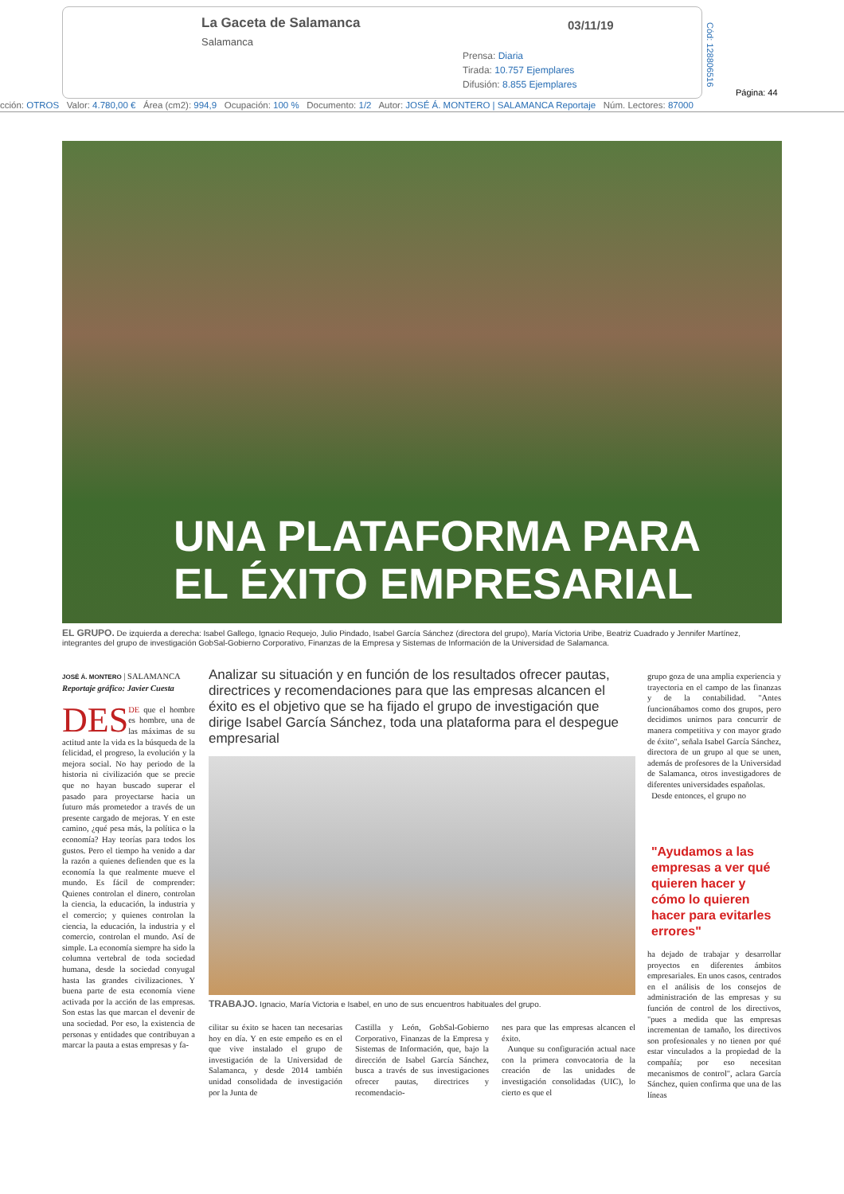La Gaceta de Salamanca
Salamanca
03/11/19
Prensa: Diaria
Tirada: 10.757 Ejemplares
Difusión: 8.855 Ejemplares
Cód: 128806516
Página: 44
cción: OTROS Valor: 4.780,00 € Área (cm2): 994,9 Ocupación: 100 % Documento: 1/2 Autor: JOSÉ Á. MONTERO | SALAMANCA Reportaje Núm. Lectores: 87000
UNA PLATAFORMA PARA
EL ÉXITO EMPRESARIAL
EL GRUPO. De izquierda a derecha: Isabel Gallego, Ignacio Requejo, Julio Pindado, Isabel García Sánchez (directora del grupo), María Victoria Uribe, Beatriz Cuadrado y Jennifer Martínez, integrantes del grupo de investigación GobSal-Gobierno Corporativo, Finanzas de la Empresa y Sistemas de Información de la Universidad de Salamanca.
JOSÉ Á. MONTERO | SALAMANCA
Reportaje gráfico: Javier Cuesta
DES DE que el hombre es hombre, una de las máximas de su actitud ante la vida es la búsqueda de la felicidad, el progreso, la evolución y la mejora social. No hay periodo de la historia ni civilización que se precie que no hayan buscado superar el pasado para proyectarse hacia un futuro más prometedor a través de un presente cargado de mejoras. Y en este camino, ¿qué pesa más, la política o la economía? Hay teorías para todos los gustos. Pero el tiempo ha venido a dar la razón a quienes defienden que es la economía la que realmente mueve el mundo. Es fácil de comprender: Quienes controlan el dinero, controlan la ciencia, la educación, la industria y el comercio; y quienes controlan la ciencia, la educación, la industria y el comercio, controlan el mundo. Así de simple. La economía siempre ha sido la columna vertebral de toda sociedad humana, desde la sociedad conyugal hasta las grandes civilizaciones. Y buena parte de esta economía viene activada por la acción de las empresas. Son estas las que marcan el devenir de una sociedad. Por eso, la existencia de personas y entidades que contribuyan a marcar la pauta a estas empresas y fa-
Analizar su situación y en función de los resultados ofrecer pautas, directrices y recomendaciones para que las empresas alcancen el éxito es el objetivo que se ha fijado el grupo de investigación que dirige Isabel García Sánchez, toda una plataforma para el despegue empresarial
TRABAJO. Ignacio, María Victoria e Isabel, en uno de sus encuentros habituales del grupo.
cilitar su éxito se hacen tan necesarias hoy en día. Y en este empeño es en el que vive instalado el grupo de investigación de la Universidad de Salamanca, y desde 2014 también unidad consolidada de investigación por la Junta de
Castilla y León, GobSal-Gobierno Corporativo, Finanzas de la Empresa y Sistemas de Información, que, bajo la dirección de Isabel García Sánchez, busca a través de sus investigaciones ofrecer pautas, directrices y recomendacio-
nes para que las empresas alcancen el éxito.
Aunque su configuración actual nace con la primera convocatoria de la creación de las unidades de investigación consolidadas (UIC), lo cierto es que el
grupo goza de una amplia experiencia y trayectoria en el campo de las finanzas y de la contabilidad. "Antes funcionábamos como dos grupos, pero decidimos unirnos para concurrir de manera competitiva y con mayor grado de éxito", señala Isabel García Sánchez, directora de un grupo al que se unen, además de profesores de la Universidad de Salamanca, otros investigadores de diferentes universidades españolas.
Desde entonces, el grupo no
"Ayudamos a las empresas a ver qué quieren hacer y cómo lo quieren hacer para evitarles errores"
ha dejado de trabajar y desarrollar proyectos en diferentes ámbitos empresariales. En unos casos, centrados en el análisis de los consejos de administración de las empresas y su función de control de los directivos, "pues a medida que las empresas incrementan de tamaño, los directivos son profesionales y no tienen por qué estar vinculados a la propiedad de la compañía; por eso necesitan mecanismos de control", aclara García Sánchez, quien confirma que una de las líneas